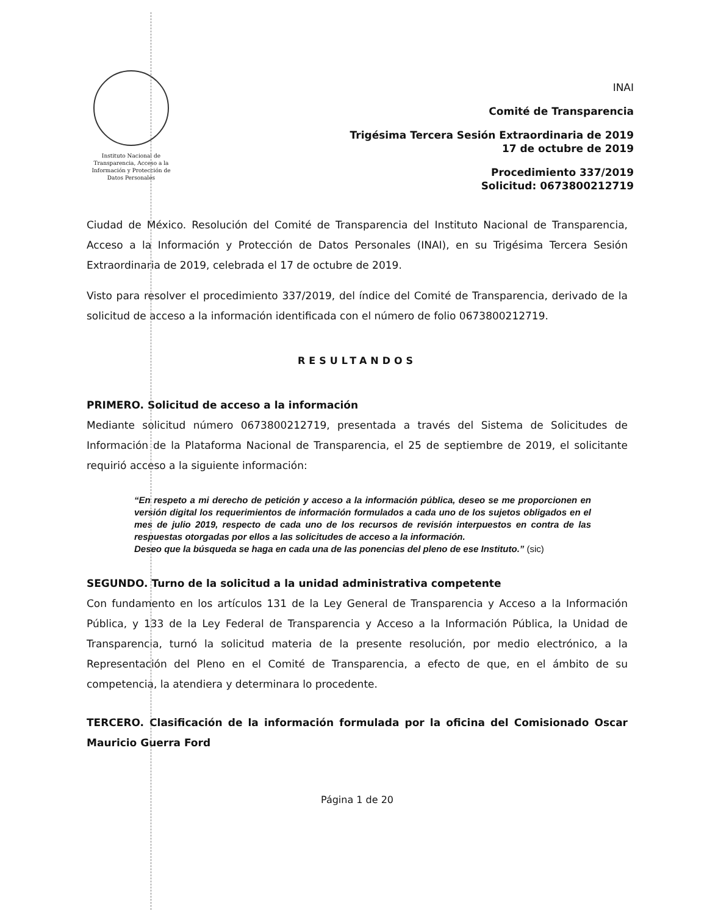Instituto Nacional de Transparencia, Acceso a la Información y Protección de Datos Personales
INAI
Comité de Transparencia
Trigésima Tercera Sesión Extraordinaria de 2019
17 de octubre de 2019
Procedimiento 337/2019
Solicitud: 0673800212719
Ciudad de México. Resolución del Comité de Transparencia del Instituto Nacional de Transparencia, Acceso a la Información y Protección de Datos Personales (INAI), en su Trigésima Tercera Sesión Extraordinaria de 2019, celebrada el 17 de octubre de 2019.
Visto para resolver el procedimiento 337/2019, del índice del Comité de Transparencia, derivado de la solicitud de acceso a la información identificada con el número de folio 0673800212719.
RESULTANDOS
PRIMERO. Solicitud de acceso a la información
Mediante solicitud número 0673800212719, presentada a través del Sistema de Solicitudes de Información de la Plataforma Nacional de Transparencia, el 25 de septiembre de 2019, el solicitante requirió acceso a la siguiente información:
“En respeto a mi derecho de petición y acceso a la información pública, deseo se me proporcionen en versión digital los requerimientos de información formulados a cada uno de los sujetos obligados en el mes de julio 2019, respecto de cada uno de los recursos de revisión interpuestos en contra de las respuestas otorgadas por ellos a las solicitudes de acceso a la información.
Deseo que la búsqueda se haga en cada una de las ponencias del pleno de ese Instituto.” (sic)
SEGUNDO. Turno de la solicitud a la unidad administrativa competente
Con fundamento en los artículos 131 de la Ley General de Transparencia y Acceso a la Información Pública, y 133 de la Ley Federal de Transparencia y Acceso a la Información Pública, la Unidad de Transparencia, turnó la solicitud materia de la presente resolución, por medio electrónico, a la Representación del Pleno en el Comité de Transparencia, a efecto de que, en el ámbito de su competencia, la atendiera y determinara lo procedente.
TERCERO. Clasificación de la información formulada por la oficina del Comisionado Oscar Mauricio Guerra Ford
Página 1 de 20